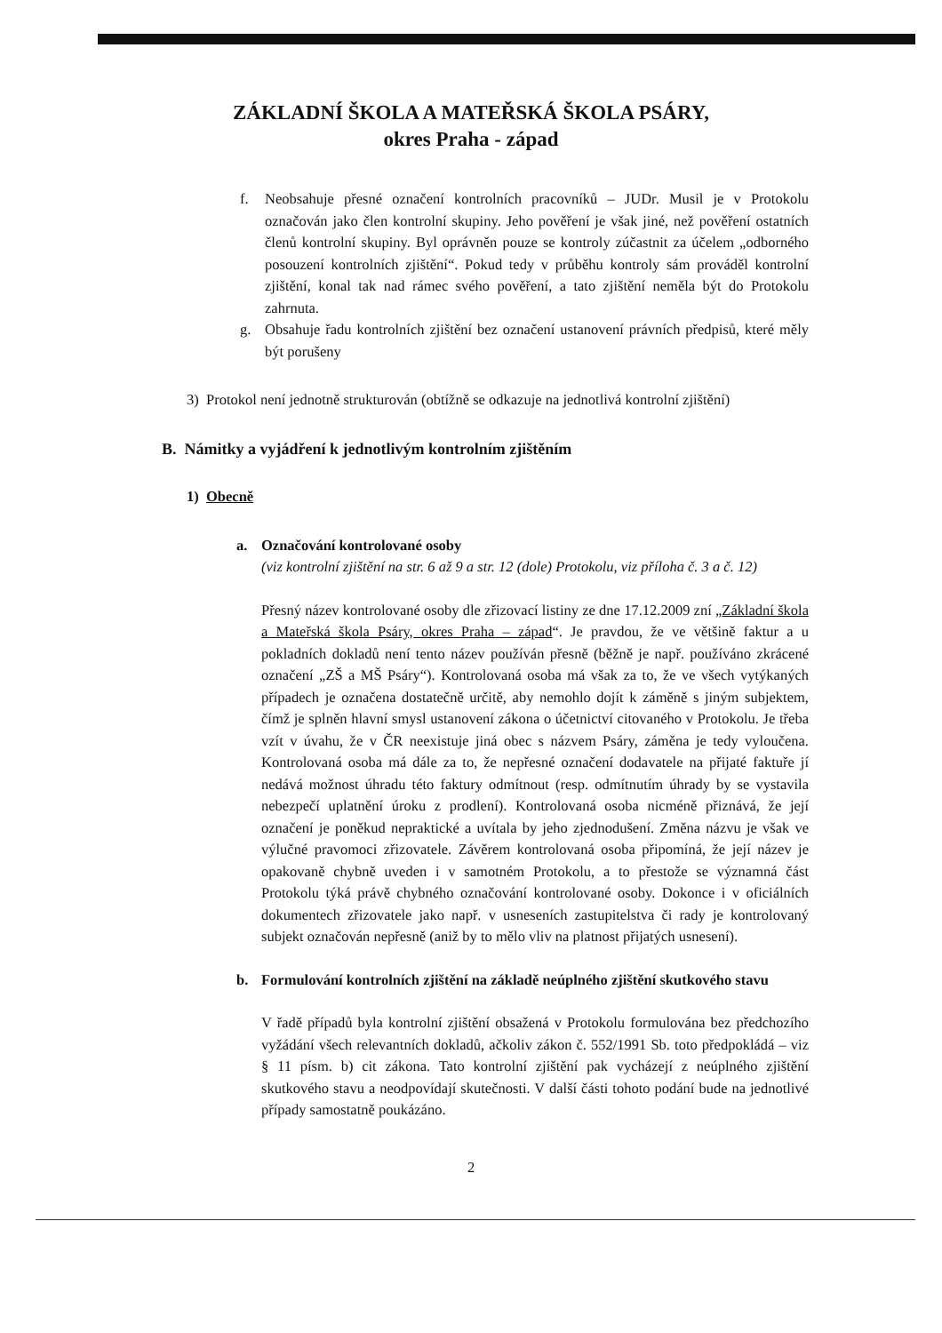ZÁKLADNÍ ŠKOLA A MATEŘSKÁ ŠKOLA PSÁRY,
okres Praha - západ
f. Neobsahuje přesné označení kontrolních pracovníků – JUDr. Musil je v Protokolu označován jako člen kontrolní skupiny. Jeho pověření je však jiné, než pověření ostatních členů kontrolní skupiny. Byl oprávněn pouze se kontroly zúčastnit za účelem „odborného posouzení kontrolních zjištění“. Pokud tedy v průběhu kontroly sám prováděl kontrolní zjištění, konal tak nad rámec svého pověření, a tato zjištění neměla být do Protokolu zahrnuta.
g. Obsahuje řadu kontrolních zjištění bez označení ustanovení právních předpisů, které měly být porušeny
3) Protokol není jednotně strukturován (obtížně se odkazuje na jednotlivá kontrolní zjištění)
B. Námitky a vyjádření k jednotlivým kontrolním zjištěním
1) Obecně
a. Označování kontrolované osoby
(viz kontrolní zjištění na str. 6 až 9 a str. 12 (dole) Protokolu, viz příloha č. 3 a č. 12)
Přesný název kontrolované osoby dle zřizovací listiny ze dne 17.12.2009 zní „Základní škola a Mateřská škola Psáry, okres Praha – západ“. Je pravdou, že ve většině faktur a u pokladních dokladů není tento název používán přesně (běžně je např. používáno zkrácené označení „ZŠ a MŠ Psáry“). Kontrolovaná osoba má však za to, že ve všech vytýkaných případech je označena dostatečně určitě, aby nemohlo dojít k záměně s jiným subjektem, čímž je splněn hlavní smysl ustanovení zákona o účetnictví citovaného v Protokolu. Je třeba vzít v úvahu, že v ČR neexistuje jiná obec s názvem Psáry, záměna je tedy vyloučena. Kontrolovaná osoba má dále za to, že nepřesné označení dodavatele na přijaté faktuře jí nedává možnost úhradu této faktury odmítnout (resp. odmítnutím úhrady by se vystavila nebezpečí uplatnění úroku z prodlení). Kontrolovaná osoba nicméně přiznává, že její označení je poněkud nepraktické a uvítala by jeho zjednodušení. Změna názvu je však ve výlučné pravomoci zřizovatele. Závěrem kontrolovaná osoba připomíná, že její název je opakovaně chybně uveden i v samotném Protokolu, a to přestože se významná část Protokolu týká právě chybného označování kontrolované osoby. Dokonce i v oficiálních dokumentech zřizovatele jako např. v usneseních zastupitelstva či rady je kontrolovaný subjekt označován nepřesně (aniž by to mělo vliv na platnost přijatých usnesení).
b. Formulování kontrolních zjištění na základě neúplného zjištění skutkového stavu
V řadě případů byla kontrolní zjištění obsažená v Protokolu formulována bez předchozího vyžádání všech relevantních dokladů, ačkoliv zákon č. 552/1991 Sb. toto předpokládá – viz § 11 písm. b) cit zákona. Tato kontrolní zjištění pak vycházejí z neúplného zjištění skutkového stavu a neodpovídají skutečnosti. V další části tohoto podání bude na jednotlivé případy samostatně poukázáno.
2